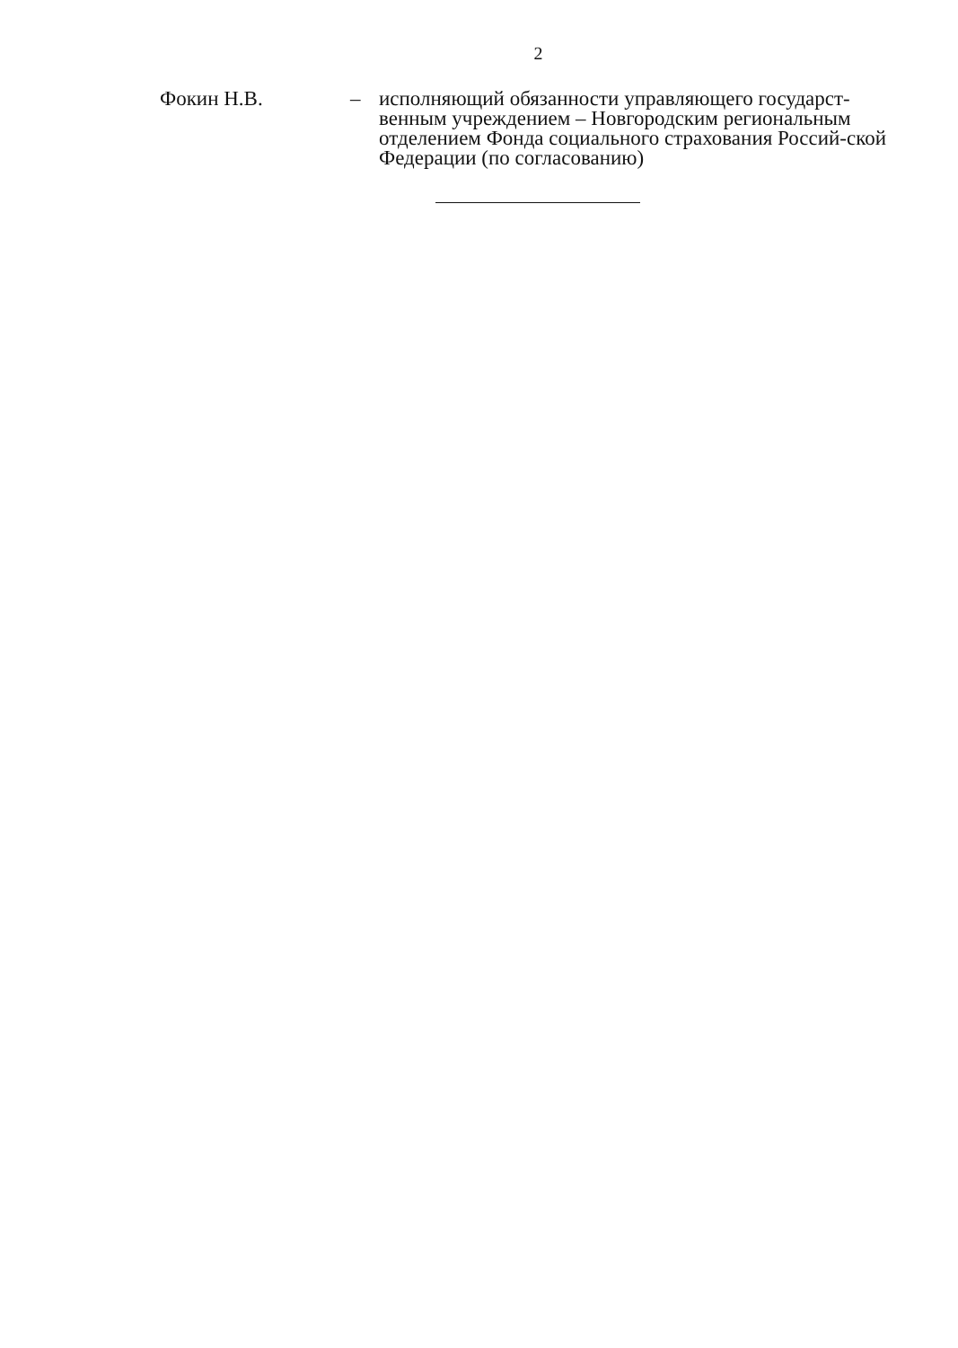2
Фокин Н.В. – исполняющий обязанности управляющего государст-венным учреждением – Новгородским региональным отделением Фонда социального страхования Россий-ской Федерации (по согласованию)